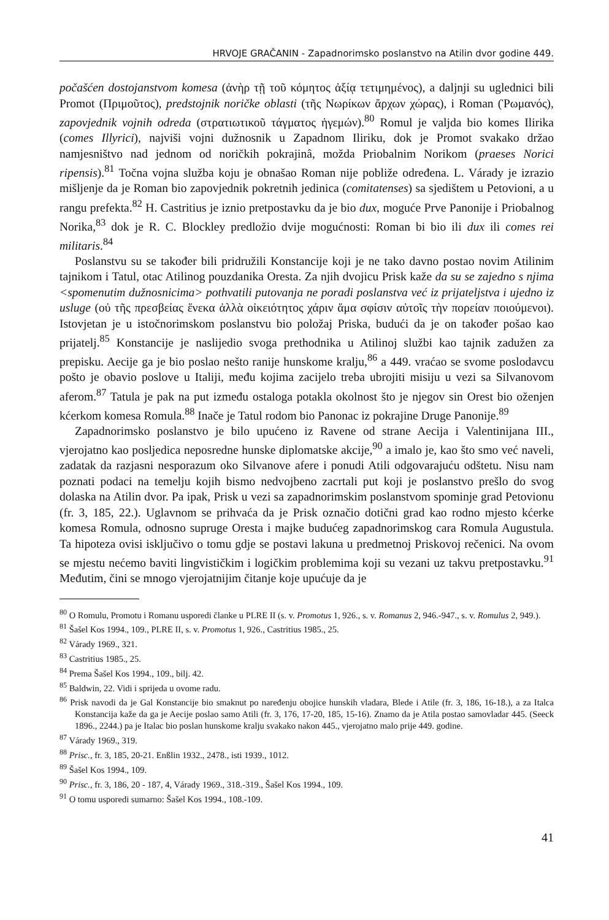HRVOJE GRAČANIN - Zapadnorimsko poslanstvo na Atilin dvor godine 449.
počašćen dostojanstvom komesa (ἀνὴρ τῇ τοῦ κόμητος ἀξίᾳ τετιμημένος), a daljnji su uglednici bili Promot (Πριμοῦτος), predstojnik noričke oblasti (τῆς Νωρίκων ἄρχων χώρας), i Roman (Ῥωμανός), zapovjednik vojnih odreda (στρατιωτικοῦ τάγματος ἡγεμών).<sup>80</sup> Romul je valjda bio komes Ilirika (comes Illyrici), najviši vojni dužnosnik u Zapadnom Iliriku, dok je Promot svakako držao namjesništvo nad jednom od noričkih pokrajinâ, možda Priobalnim Norikom (praeses Norici ripensis).<sup>81</sup> Točna vojna služba koju je obnašao Roman nije pobliže određena. L. Várady je izrazio mišljenje da je Roman bio zapovjednik pokretnih jedinica (comitatenses) sa sjedištem u Petovioni, a u rangu prefekta.<sup>82</sup> H. Castritius je iznio pretpostavku da je bio dux, moguće Prve Panonije i Priobalnog Norika,<sup>83</sup> dok je R. C. Blockley predložio dvije mogućnosti: Roman bi bio ili dux ili comes rei militaris.<sup>84</sup>
Poslanstvu su se također bili pridružili Konstancije koji je ne tako davno postao novim Atilinim tajnikom i Tatul, otac Atilinog pouzdanika Oresta. Za njih dvojicu Prisk kaže da su se zajedno s njima <spomenutim dužnosnicima> pothvatili putovanja ne poradi poslanstva već iz prijateljstva i ujedno iz usluge (οὐ τῆς πρεσβείας ἕνεκα ἀλλὰ οἰκειότητος χάριν ἅμα σφίσιν αὐτοῖς τὴν πορείαν ποιούμενοι). Istovjetan je u istočnorimskom poslanstvu bio položaj Priska, budući da je on također pošao kao prijatelj.<sup>85</sup> Konstancije je naslijedio svoga prethodnika u Atilinoj službi kao tajnik zadužen za prepisku. Aecije ga je bio poslao nešto ranije hunskome kralju,<sup>86</sup> a 449. vraćao se svome poslodavcu pošto je obavio poslove u Italiji, među kojima zacijelo treba ubrojiti misiju u vezi sa Silvanovom aferom.<sup>87</sup> Tatula je pak na put između ostaloga potakla okolnost što je njegov sin Orest bio oženjen kćerkom komesa Romula.<sup>88</sup> Inače je Tatul rodom bio Panonac iz pokrajine Druge Panonije.<sup>89</sup>
Zapadnorimsko poslanstvo je bilo upućeno iz Ravene od strane Aecija i Valentinijana III., vjerojatno kao posljedica neposredne hunske diplomatske akcije,<sup>90</sup> a imalo je, kao što smo već naveli, zadatak da razjasni nesporazum oko Silvanove afere i ponudi Atili odgovarajuću odštetu. Nisu nam poznati podaci na temelju kojih bismo nedvojbeno zacrtali put koji je poslanstvo prešlo do svog dolaska na Atilin dvor. Pa ipak, Prisk u vezi sa zapadnorimskim poslanstvom spominje grad Petovionu (fr. 3, 185, 22.). Uglavnom se prihvaća da je Prisk označio dotični grad kao rodno mjesto kćerke komesa Romula, odnosno supruge Oresta i majke budućeg zapadnorimskog cara Romula Augustula. Ta hipoteza ovisi isključivo o tomu gdje se postavi lakuna u predmetnoj Priskovoj rečenici. Na ovom se mjestu nećemo baviti lingvističkim i logičkim problemima koji su vezani uz takvu pretpostavku.<sup>91</sup> Međutim, čini se mnogo vjerojatnijim čitanje koje upućuje da je
<sup>80</sup> O Romulu, Promotu i Romanu usporedi članke u PLRE II (s. v. Promotus 1, 926., s. v. Romanus 2, 946.-947., s. v. Romulus 2, 949.).
<sup>81</sup> Šašel Kos 1994., 109., PLRE II, s. v. Promotus 1, 926., Castritius 1985., 25.
<sup>82</sup> Várady 1969., 321.
<sup>83</sup> Castritius 1985., 25.
<sup>84</sup> Prema Šašel Kos 1994., 109., bilj. 42.
<sup>85</sup> Baldwin, 22. Vidi i sprijeda u ovome radu.
<sup>86</sup> Prisk navodi da je Gal Konstancije bio smaknut po naređenju obojice hunskih vladara, Blede i Atile (fr. 3, 186, 16-18.), a za Italca Konstancija kaže da ga je Aecije poslao samo Atili (fr. 3, 176, 17-20, 185, 15-16). Znamo da je Atila postao samovladar 445. (Seeck 1896., 2244.) pa je Italac bio poslan hunskome kralju svakako nakon 445., vjerojatno malo prije 449. godine.
<sup>87</sup> Várady 1969., 319.
<sup>88</sup> Prisc., fr. 3, 185, 20-21. Enßlin 1932., 2478., isti 1939., 1012.
<sup>89</sup> Šašel Kos 1994., 109.
<sup>90</sup> Prisc., fr. 3, 186, 20 - 187, 4, Várady 1969., 318.-319., Šašel Kos 1994., 109.
<sup>91</sup> O tomu usporedi sumarno: Šašel Kos 1994., 108.-109.
41